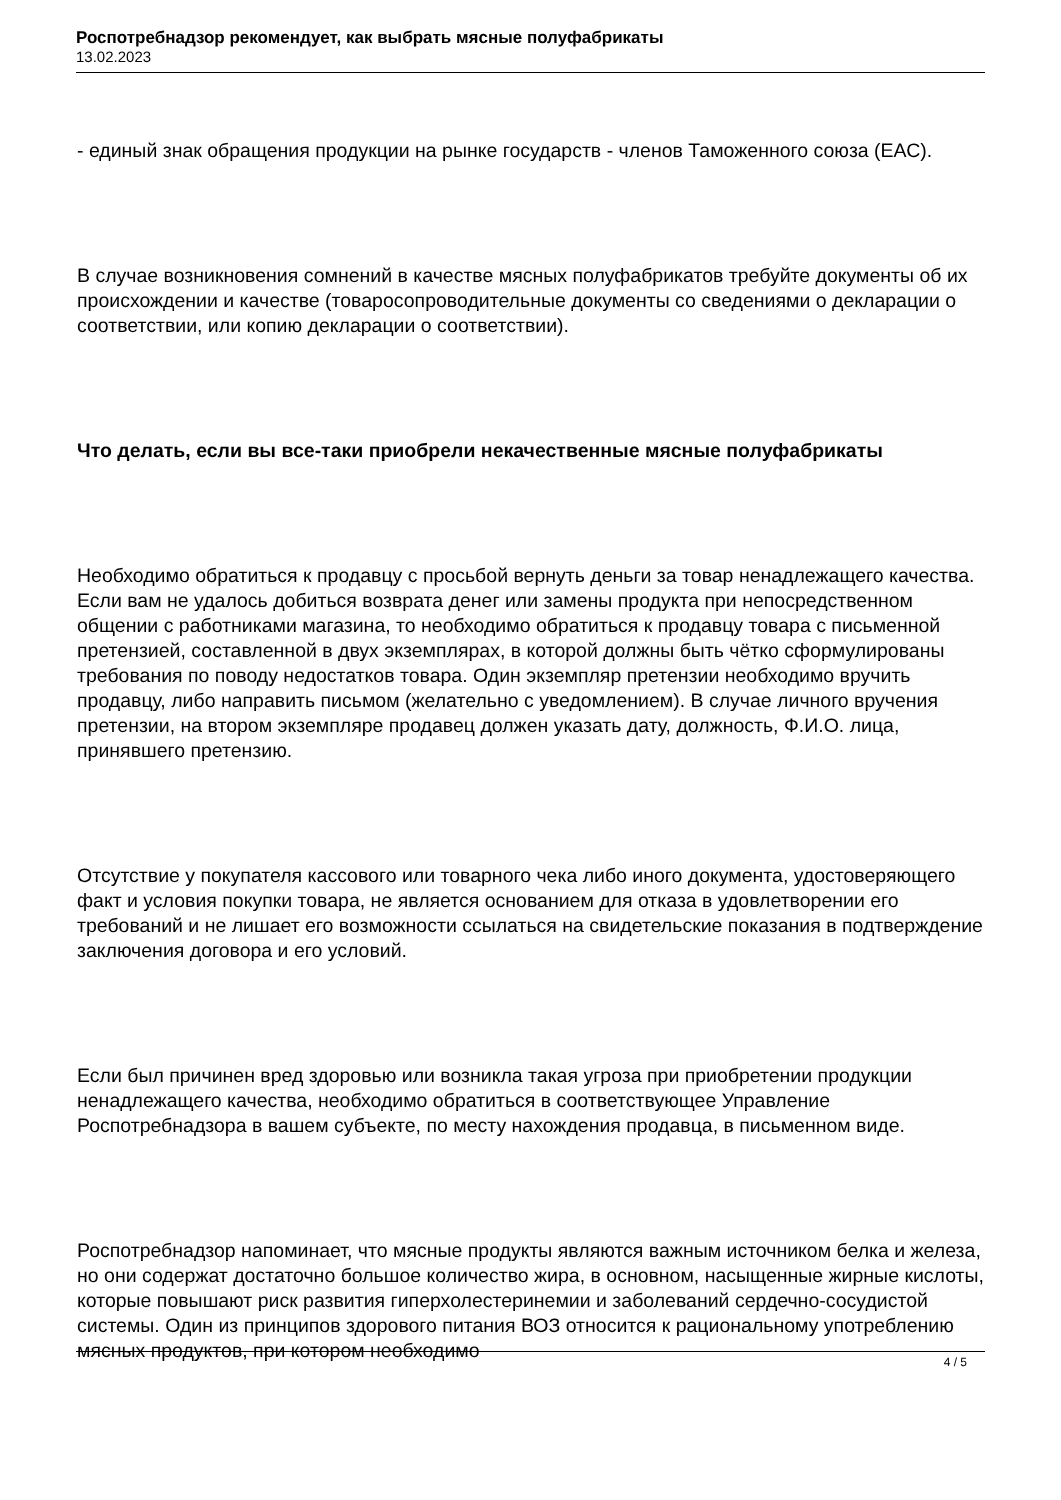Роспотребнадзор рекомендует, как выбрать мясные полуфабрикаты
13.02.2023
- единый знак обращения продукции на рынке государств - членов Таможенного союза (ЕАС).
В случае возникновения сомнений в качестве мясных полуфабрикатов требуйте документы об их происхождении и качестве (товаросопроводительные документы со сведениями о декларации о соответствии, или копию декларации о соответствии).
Что делать, если вы все-таки приобрели некачественные мясные полуфабрикаты
Необходимо обратиться к продавцу с просьбой вернуть деньги за товар ненадлежащего качества. Если вам не удалось добиться возврата денег или замены продукта при непосредственном общении с работниками магазина, то необходимо обратиться к продавцу товара с письменной претензией, составленной в двух экземплярах, в которой должны быть чётко сформулированы требования по поводу недостатков товара. Один экземпляр претензии необходимо вручить продавцу, либо направить письмом (желательно с уведомлением). В случае личного вручения претензии, на втором экземпляре продавец должен указать дату, должность, Ф.И.О. лица, принявшего претензию.
Отсутствие у покупателя кассового или товарного чека либо иного документа, удостоверяющего факт и условия покупки товара, не является основанием для отказа в удовлетворении его требований и не лишает его возможности ссылаться на свидетельские показания в подтверждение заключения договора и его условий.
Если был причинен вред здоровью или возникла такая угроза при приобретении продукции ненадлежащего качества, необходимо обратиться в соответствующее Управление Роспотребнадзора в вашем субъекте, по месту нахождения продавца, в письменном виде.
Роспотребнадзор напоминает, что мясные продукты являются важным источником белка и железа, но они содержат достаточно большое количество жира, в основном, насыщенные жирные кислоты, которые повышают риск развития гиперхолестеринемии и заболеваний сердечно-сосудистой системы. Один из принципов здорового питания ВОЗ относится к рациональному употреблению мясных продуктов, при котором необходимо
4 / 5